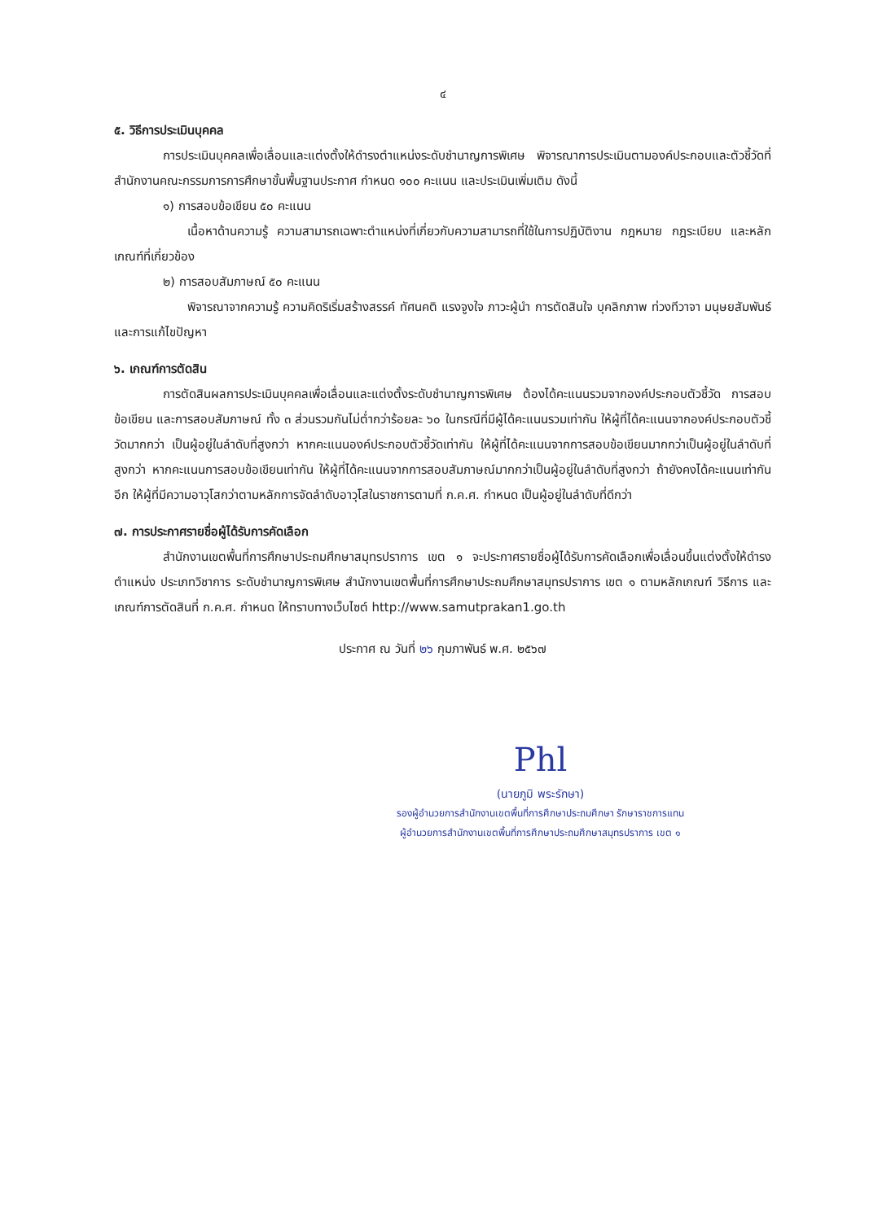๔
๕. วิธีการประเมินบุคคล
การประเมินบุคคลเพื่อเลื่อนและแต่งตั้งให้ดำรงตำแหน่งระดับชำนาญการพิเศษ พิจารณาการประเมินตามองค์ประกอบและตัวชี้วัดที่สำนักงานคณะกรรมการการศึกษาขั้นพื้นฐานประกาศ กำหนด ๑๐๐ คะแนน และประเมินเพิ่มเติม ดังนี้
๑) การสอบข้อเขียน ๕๐ คะแนน
เนื้อหาด้านความรู้ ความสามารถเฉพาะตำแหน่งที่เกี่ยวกับความสามารถที่ใช้ในการปฏิบัติงาน กฎหมาย กฎระเบียบ และหลักเกณฑ์ที่เกี่ยวข้อง
๒) การสอบสัมภาษณ์ ๕๐ คะแนน
พิจารณาจากความรู้ ความคิดริเริ่มสร้างสรรค์ ทัศนคติ แรงจูงใจ ภาวะผู้นำ การตัดสินใจ บุคลิกภาพ ท่วงทีวาจา มนุษยสัมพันธ์ และการแก้ไขปัญหา
๖. เกณฑ์การตัดสิน
การตัดสินผลการประเมินบุคคลเพื่อเลื่อนและแต่งตั้งระดับชำนาญการพิเศษ ต้องได้คะแนนรวมจากองค์ประกอบตัวชี้วัด การสอบข้อเขียน และการสอบสัมภาษณ์ ทั้ง ๓ ส่วนรวมกันไม่ต่ำกว่าร้อยละ ๖๐ ในกรณีที่มีผู้ได้คะแนนรวมเท่ากัน ให้ผู้ที่ได้คะแนนจากองค์ประกอบตัวชี้วัดมากกว่า เป็นผู้อยู่ในลำดับที่สูงกว่า หากคะแนนองค์ประกอบตัวชี้วัดเท่ากัน ให้ผู้ที่ได้คะแนนจากการสอบข้อเขียนมากกว่าเป็นผู้อยู่ในลำดับที่สูงกว่า หากคะแนนการสอบข้อเขียนเท่ากัน ให้ผู้ที่ได้คะแนนจากการสอบสัมภาษณ์มากกว่าเป็นผู้อยู่ในลำดับที่สูงกว่า ถ้ายังคงได้คะแนนเท่ากันอีก ให้ผู้ที่มีความอาวุโสกว่าตามหลักการจัดลำดับอาวุโสในราชการตามที่ ก.ค.ศ. กำหนด เป็นผู้อยู่ในลำดับที่ดีกว่า
๗. การประกาศรายชื่อผู้ได้รับการคัดเลือก
สำนักงานเขตพื้นที่การศึกษาประถมศึกษาสมุทรปราการ เขต ๑ จะประกาศรายชื่อผู้ได้รับการคัดเลือกเพื่อเลื่อนขึ้นแต่งตั้งให้ดำรงตำแหน่ง ประเภทวิชาการ ระดับชำนาญการพิเศษ สำนักงานเขตพื้นที่การศึกษาประถมศึกษาสมุทรปราการ เขต ๑ ตามหลักเกณฑ์ วิธีการ และเกณฑ์การตัดสินที่ ก.ค.ศ. กำหนด ให้ทราบทางเว็บไซต์ http://www.samutprakan1.go.th
ประกาศ ณ วันที่ ๒๖ กุมภาพันธ์ พ.ศ. ๒๕๖๗
Phl
(นายภูมิ พระรักษา)
รองผู้อำนวยการสำนักงานเขตพื้นที่การศึกษาประถมศึกษา รักษาราชการแทน
ผู้อำนวยการสำนักงานเขตพื้นที่การศึกษาประถมศึกษาสมุทรปราการ เขต ๑